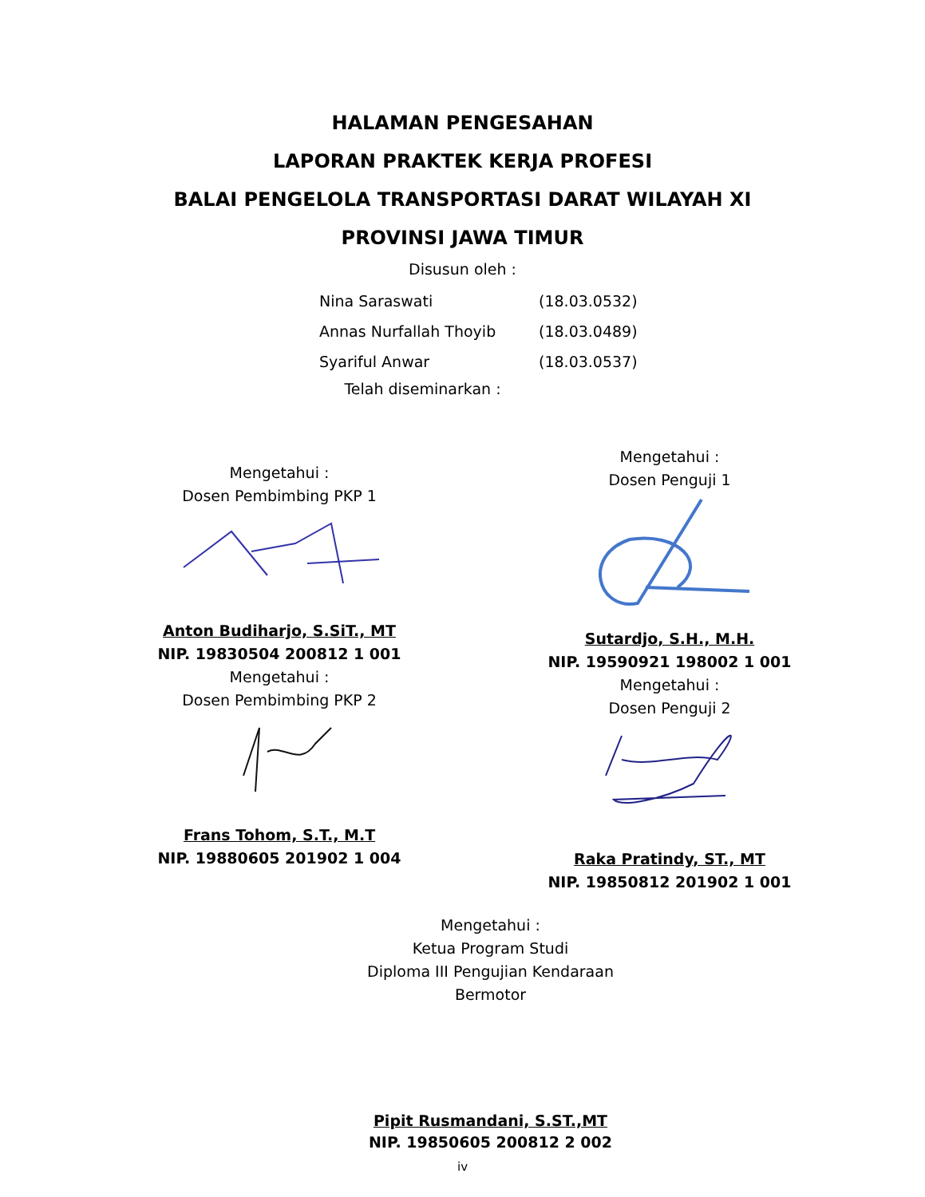HALAMAN PENGESAHAN
LAPORAN PRAKTEK KERJA PROFESI
BALAI PENGELOLA TRANSPORTASI DARAT WILAYAH XI
PROVINSI JAWA TIMUR
Disusun oleh :
Nina Saraswati (18.03.0532)
Annas Nurfallah Thoyib (18.03.0489)
Syariful Anwar (18.03.0537)
Telah diseminarkan :
Mengetahui :
Dosen Pembimbing PKP 1
Anton Budiharjo, S.SiT., MT
NIP. 19830504 200812 1 001
Mengetahui :
Dosen Pembimbing PKP 2
Frans Tohom, S.T., M.T
NIP. 19880605 201902 1 004
Mengetahui :
Dosen Penguji 1
Sutardjo, S.H., M.H.
NIP. 19590921 198002 1 001
Mengetahui :
Dosen Penguji 2
Raka Pratindy, ST., MT
NIP. 19850812 201902 1 001
Mengetahui :
Ketua Program Studi
Diploma III Pengujian Kendaraan
Bermotor
Pipit Rusmandani, S.ST.,MT
NIP. 19850605 200812 2 002
iv